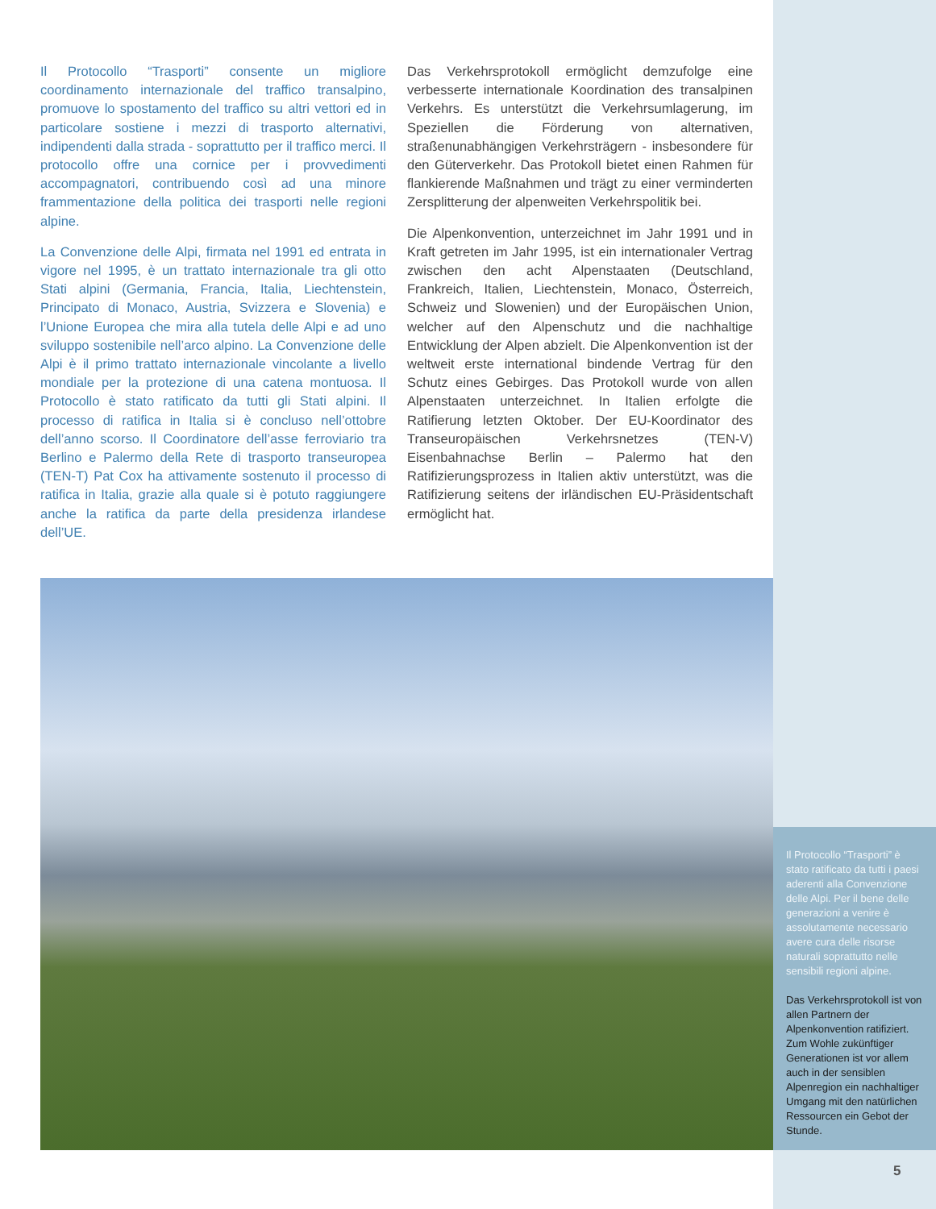Il Protocollo “Trasporti” consente un migliore coordinamento internazionale del traffico transalpino, promuove lo spostamento del traffico su altri vettori ed in particolare sostiene i mezzi di trasporto alternativi, indipendenti dalla strada - soprattutto per il traffico merci. Il protocollo offre una cornice per i provvedimenti accompagnatori, contribuendo così ad una minore frammentazione della politica dei trasporti nelle regioni alpine.
La Convenzione delle Alpi, firmata nel 1991 ed entrata in vigore nel 1995, è un trattato internazionale tra gli otto Stati alpini (Germania, Francia, Italia, Liechtenstein, Principato di Monaco, Austria, Svizzera e Slovenia) e l’Unione Europea che mira alla tutela delle Alpi e ad uno sviluppo sostenibile nell’arco alpino. La Convenzione delle Alpi è il primo trattato internazionale vincolante a livello mondiale per la protezione di una catena montuosa. Il Protocollo è stato ratificato da tutti gli Stati alpini. Il processo di ratifica in Italia si è concluso nell’ottobre dell’anno scorso. Il Coordinatore dell’asse ferroviario tra Berlino e Palermo della Rete di trasporto transeuropea (TEN-T) Pat Cox ha attivamente sostenuto il processo di ratifica in Italia, grazie alla quale si è potuto raggiungere anche la ratifica da parte della presidenza irlandese dell’UE.
Das Verkehrsprotokoll ermöglicht demzufolge eine verbesserte internationale Koordination des transalpinen Verkehrs. Es unterstützt die Verkehrsumlagerung, im Speziellen die Förderung von alternativen, straßenunabhängigen Verkehrsträgern - insbesondere für den Güterverkehr. Das Protokoll bietet einen Rahmen für flankierende Maßnahmen und trägt zu einer verminderten Zersplitterung der alpenweiten Verkehrspolitik bei.
Die Alpenkonvention, unterzeichnet im Jahr 1991 und in Kraft getreten im Jahr 1995, ist ein internationaler Vertrag zwischen den acht Alpenstaaten (Deutschland, Frankreich, Italien, Liechtenstein, Monaco, Österreich, Schweiz und Slowenien) und der Europäischen Union, welcher auf den Alpenschutz und die nachhaltige Entwicklung der Alpen abzielt. Die Alpenkonvention ist der weltweit erste international bindende Vertrag für den Schutz eines Gebirges. Das Protokoll wurde von allen Alpenstaaten unterzeichnet. In Italien erfolgte die Ratifierung letzten Oktober. Der EU-Koordinator des Transeuropäischen Verkehrsnetzes (TEN-V) Eisenbahnachse Berlin – Palermo hat den Ratifizierungsprozess in Italien aktiv unterstützt, was die Ratifizierung seitens der irländischen EU-Präsidentschaft ermöglicht hat.
Il Protocollo “Trasporti” è stato ratificato da tutti i paesi aderenti alla Convenzione delle Alpi. Per il bene delle generazioni a venire è assolutamente necessario avere cura delle risorse naturali soprattutto nelle sensibili regioni alpine.
Das Verkehrsprotokoll ist von allen Partnern der Alpenkonvention ratifiziert. Zum Wohle zukünftiger Generationen ist vor allem auch in der sensiblen Alpenregion ein nachhaltiger Umgang mit den natürlichen Ressourcen ein Gebot der Stunde.
5